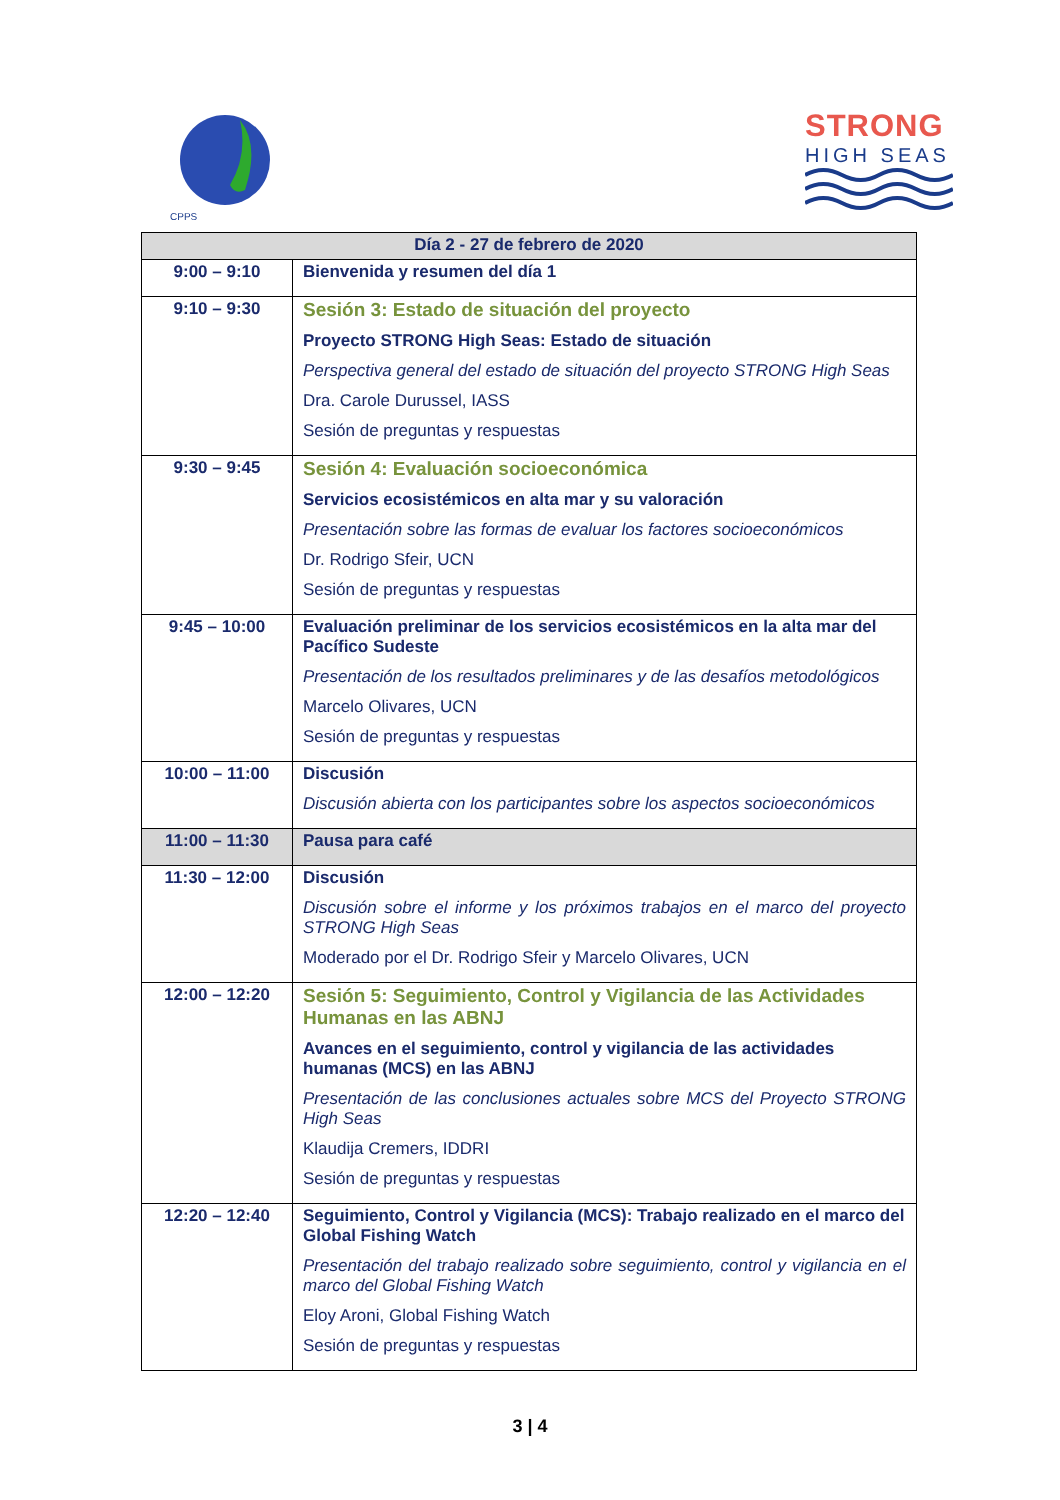CPPS
STRONG
HIGH SEAS
| Día 2 - 27 de febrero de 2020 | |
| --- | --- |
| 9:00 – 9:10 | Bienvenida y resumen del día 1 |
| 9:10 – 9:30 | Sesión 3: Estado de situación del proyecto Proyecto STRONG High Seas: Estado de situación Perspectiva general del estado de situación del proyecto STRONG High Seas Dra. Carole Durussel, IASS Sesión de preguntas y respuestas |
| 9:30 – 9:45 | Sesión 4: Evaluación socioeconómica Servicios ecosistémicos en alta mar y su valoración Presentación sobre las formas de evaluar los factores socioeconómicos Dr. Rodrigo Sfeir, UCN Sesión de preguntas y respuestas |
| 9:45 – 10:00 | Evaluación preliminar de los servicios ecosistémicos en la alta mar del Pacífico Sudeste Presentación de los resultados preliminares y de las desafíos metodológicos Marcelo Olivares, UCN Sesión de preguntas y respuestas |
| 10:00 – 11:00 | Discusión Discusión abierta con los participantes sobre los aspectos socioeconómicos |
| 11:00 – 11:30 | Pausa para café |
| 11:30 – 12:00 | Discusión Discusión sobre el informe y los próximos trabajos en el marco del proyecto STRONG High Seas Moderado por el Dr. Rodrigo Sfeir y Marcelo Olivares, UCN |
| 12:00 – 12:20 | Sesión 5: Seguimiento, Control y Vigilancia de las Actividades Humanas en las ABNJ Avances en el seguimiento, control y vigilancia de las actividades humanas (MCS) en las ABNJ Presentación de las conclusiones actuales sobre MCS del Proyecto STRONG High Seas Klaudija Cremers, IDDRI Sesión de preguntas y respuestas |
| 12:20 – 12:40 | Seguimiento, Control y Vigilancia (MCS): Trabajo realizado en el marco del Global Fishing Watch Presentación del trabajo realizado sobre seguimiento, control y vigilancia en el marco del Global Fishing Watch Eloy Aroni, Global Fishing Watch Sesión de preguntas y respuestas |
3 | 4